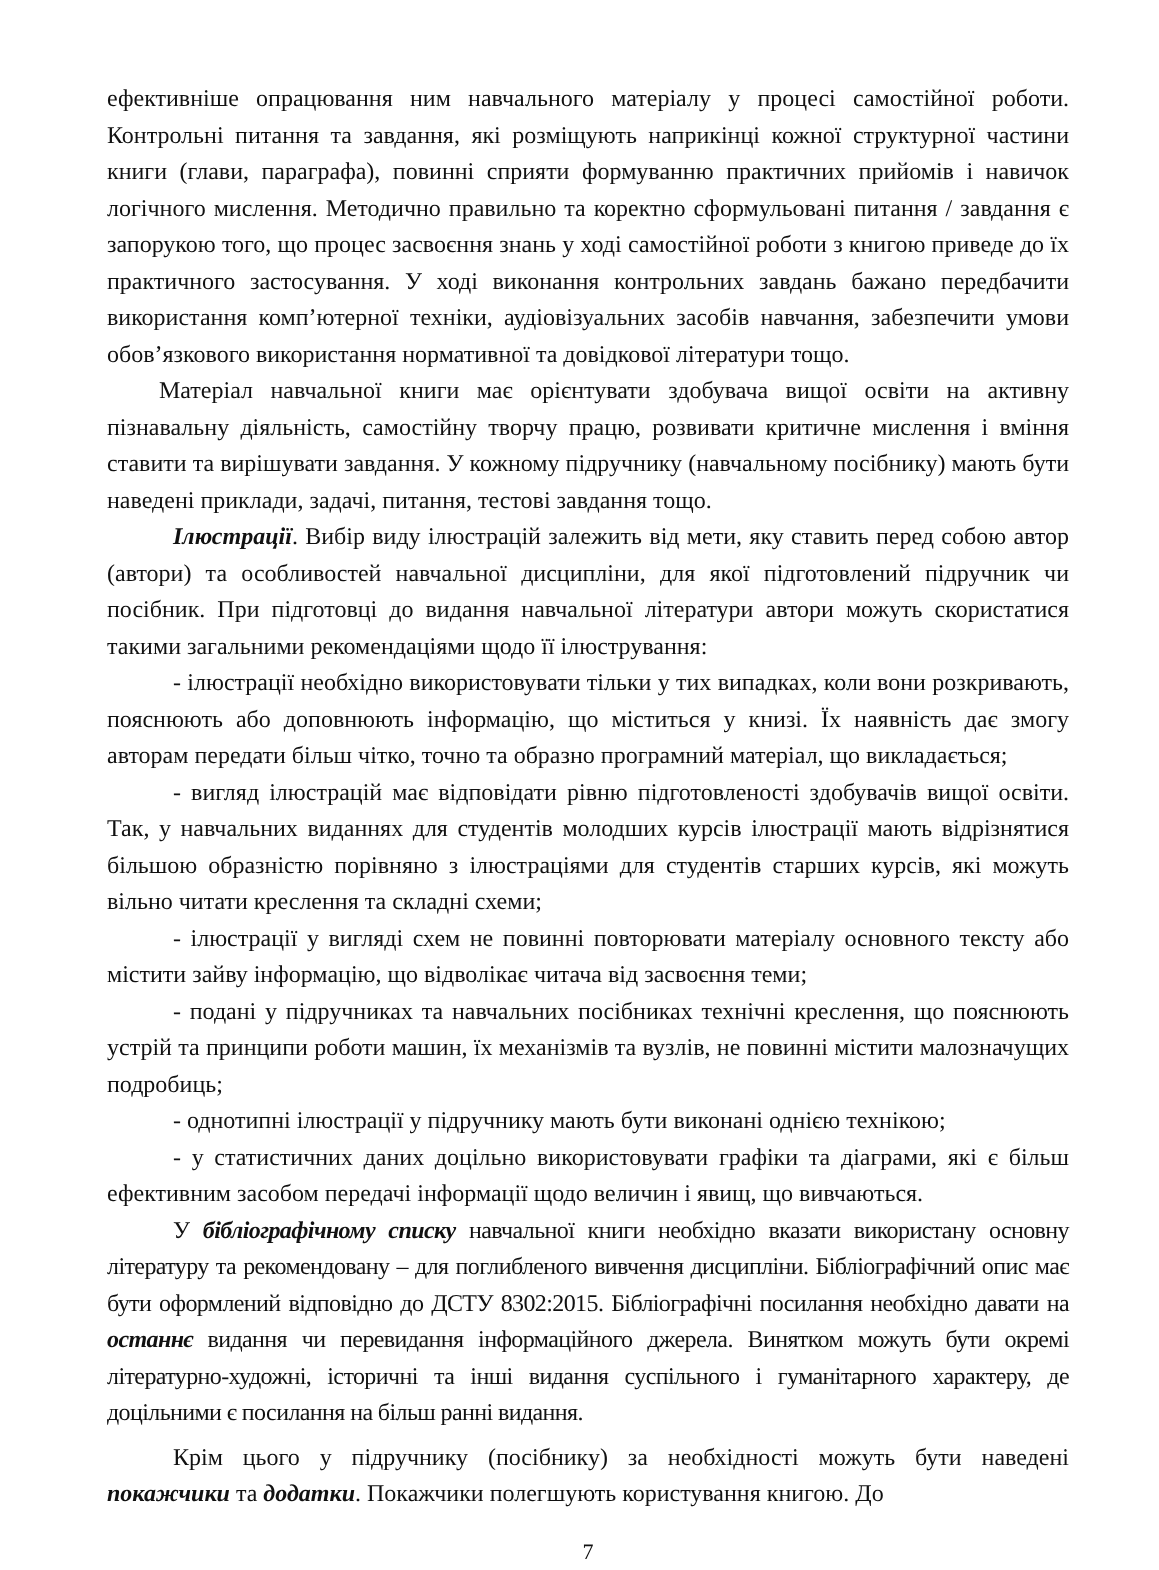ефективніше опрацювання ним навчального матеріалу у процесі самостійної роботи. Контрольні питання та завдання, які розміщують наприкінці кожної структурної частини книги (глави, параграфа), повинні сприяти формуванню практичних прийомів і навичок логічного мислення. Методично правильно та коректно сформульовані питання / завдання є запорукою того, що процес засвоєння знань у ході самостійної роботи з книгою приведе до їх практичного застосування. У ході виконання контрольних завдань бажано передбачити використання комп’ютерної техніки, аудіовізуальних засобів навчання, забезпечити умови обов’язкового використання нормативної та довідкової літератури тощо.
Матеріал навчальної книги має орієнтувати здобувача вищої освіти на активну пізнавальну діяльність, самостійну творчу працю, розвивати критичне мислення і вміння ставити та вирішувати завдання. У кожному підручнику (навчальному посібнику) мають бути наведені приклади, задачі, питання, тестові завдання тощо.
Ілюстрації. Вибір виду ілюстрацій залежить від мети, яку ставить перед собою автор (автори) та особливостей навчальної дисципліни, для якої підготовлений підручник чи посібник. При підготовці до видання навчальної літератури автори можуть скористатися такими загальними рекомендаціями щодо її ілюстрування:
- ілюстрації необхідно використовувати тільки у тих випадках, коли вони розкривають, пояснюють або доповнюють інформацію, що міститься у книзі. Їх наявність дає змогу авторам передати більш чітко, точно та образно програмний матеріал, що викладається;
- вигляд ілюстрацій має відповідати рівню підготовленості здобувачів вищої освіти. Так, у навчальних виданнях для студентів молодших курсів ілюстрації мають відрізнятися більшою образністю порівняно з ілюстраціями для студентів старших курсів, які можуть вільно читати креслення та складні схеми;
- ілюстрації у вигляді схем не повинні повторювати матеріалу основного тексту або містити зайву інформацію, що відволікає читача від засвоєння теми;
- подані у підручниках та навчальних посібниках технічні креслення, що пояснюють устрій та принципи роботи машин, їх механізмів та вузлів, не повинні містити малозначущих подробиць;
- однотипні ілюстрації у підручнику мають бути виконані однією технікою;
- у статистичних даних доцільно використовувати графіки та діаграми, які є більш ефективним засобом передачі інформації щодо величин і явищ, що вивчаються.
У бібліографічному списку навчальної книги необхідно вказати використану основну літературу та рекомендовану – для поглибленого вивчення дисципліни. Бібліографічний опис має бути оформлений відповідно до ДСТУ 8302:2015. Бібліографічні посилання необхідно давати на останнє видання чи перевидання інформаційного джерела. Винятком можуть бути окремі літературно-художні, історичні та інші видання суспільного і гуманітарного характеру, де доцільними є посилання на більш ранні видання.
Крім цього у підручнику (посібнику) за необхідності можуть бути наведені покажчики та додатки. Покажчики полегшують користування книгою. До
7